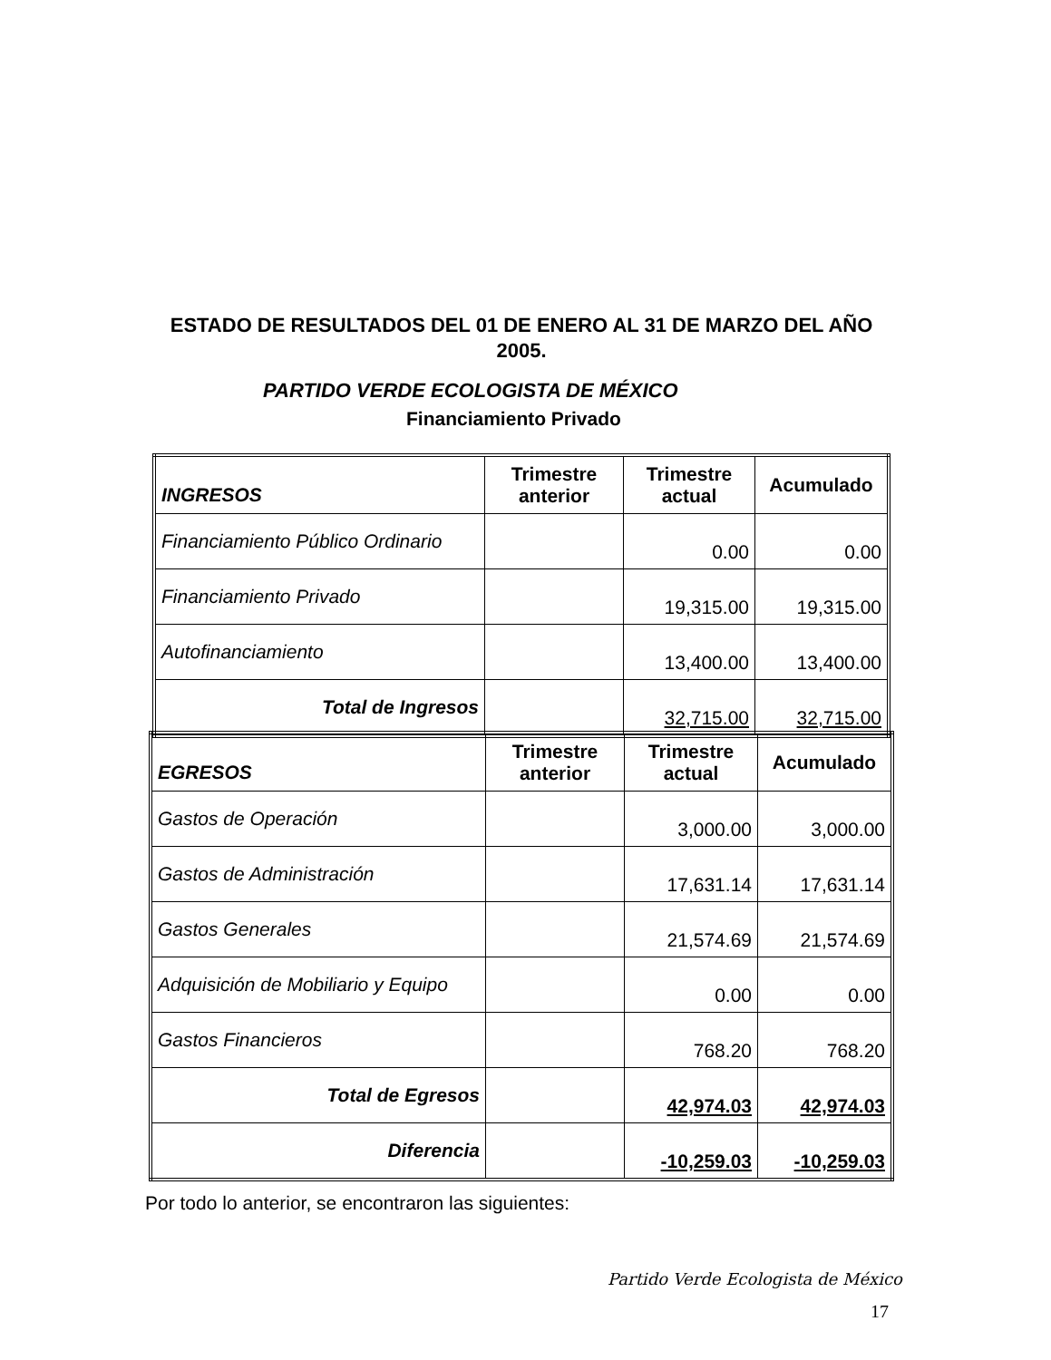ESTADO DE RESULTADOS DEL 01 DE ENERO AL 31 DE MARZO DEL AÑO 2005.
PARTIDO VERDE ECOLOGISTA DE MÉXICO
Financiamiento Privado
| INGRESOS | Trimestre anterior | Trimestre actual | Acumulado |
| --- | --- | --- | --- |
| Financiamiento Público Ordinario | | 0.00 | 0.00 |
| Financiamiento Privado | | 19,315.00 | 19,315.00 |
| Autofinanciamiento | | 13,400.00 | 13,400.00 |
| Total de Ingresos | | 32,715.00 | 32,715.00 |
| EGRESOS | Trimestre anterior | Trimestre actual | Acumulado |
| --- | --- | --- | --- |
| Gastos de Operación | | 3,000.00 | 3,000.00 |
| Gastos de Administración | | 17,631.14 | 17,631.14 |
| Gastos Generales | | 21,574.69 | 21,574.69 |
| Adquisición de Mobiliario y Equipo | | 0.00 | 0.00 |
| Gastos Financieros | | 768.20 | 768.20 |
| Total de Egresos | | 42,974.03 | 42,974.03 |
| Diferencia | | -10,259.03 | -10,259.03 |
Por todo lo anterior, se encontraron las siguientes:
Partido Verde Ecologista de México
17